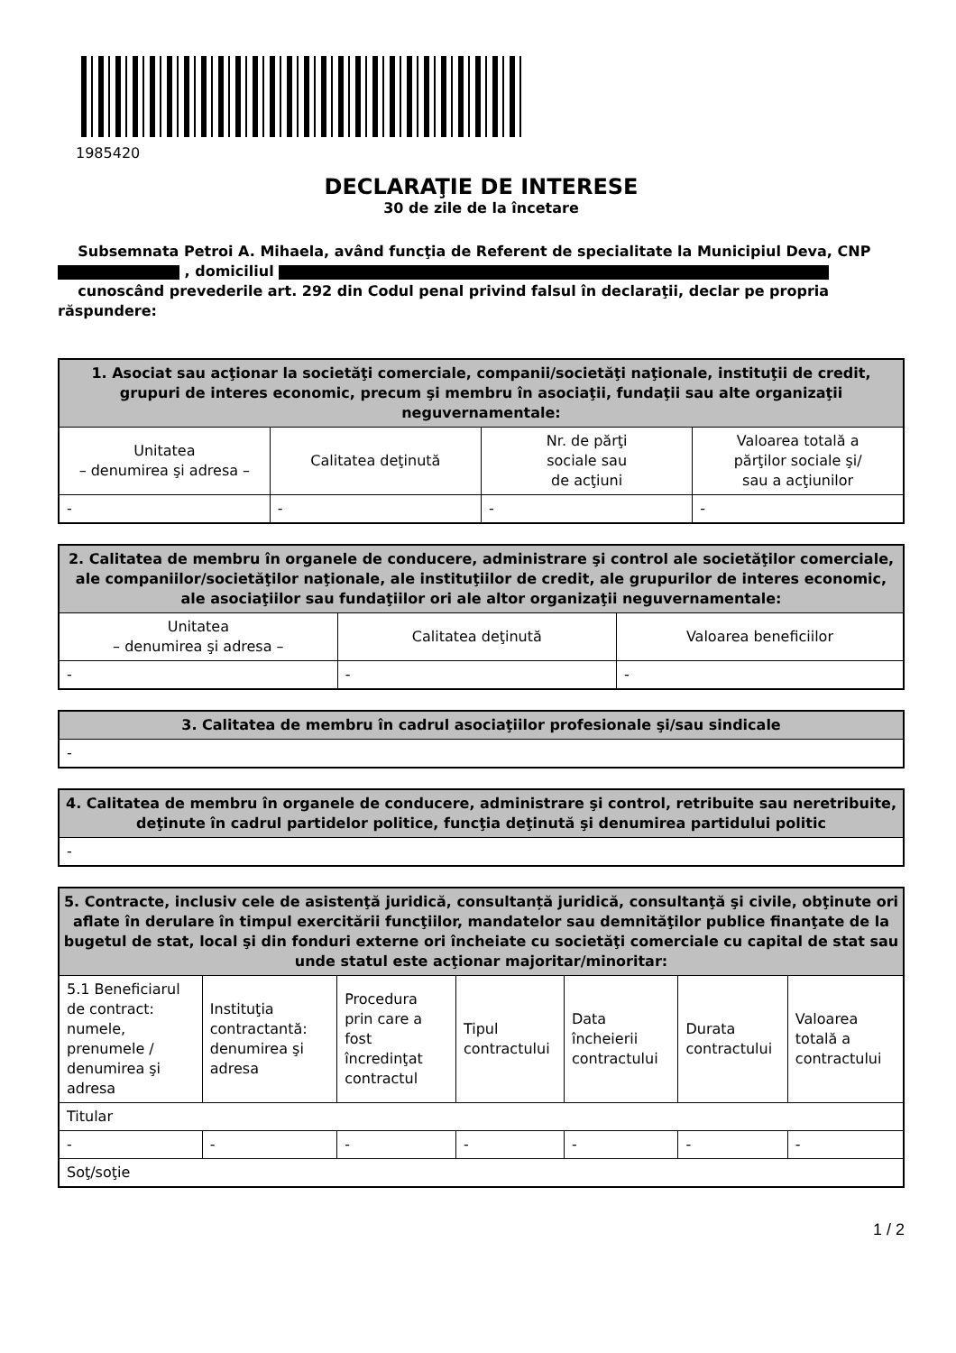1985420
DECLARAŢIE DE INTERESE
30 de zile de la încetare
Subsemnata Petroi A. Mihaela, având funcţia de Referent de specialitate la Municipiul Deva, CNP
, domiciliul
cunoscând prevederile art. 292 din Codul penal privind falsul în declaraţii, declar pe propria răspundere:
| 1. Asociat sau acţionar la societăţi comerciale, companii/societăţi naţionale, instituţii de credit, grupuri de interes economic, precum şi membru în asociaţii, fundaţii sau alte organizaţii neguvernamentale: | | | |
| --- | --- | --- | --- |
| Unitatea – denumirea şi adresa – | Calitatea deţinută | Nr. de părţi sociale sau de acţiuni | Valoarea totală a părţilor sociale şi/ sau a acţiunilor |
| - | - | - | - |
| 2. Calitatea de membru în organele de conducere, administrare şi control ale societăţilor comerciale, ale companiilor/societăţilor naţionale, ale instituţiilor de credit, ale grupurilor de interes economic, ale asociaţiilor sau fundaţiilor ori ale altor organizaţii neguvernamentale: | | |
| --- | --- | --- |
| Unitatea – denumirea şi adresa – | Calitatea deţinută | Valoarea beneficiilor |
| - | - | - |
| 3. Calitatea de membru în cadrul asociaţiilor profesionale şi/sau sindicale |
| --- |
| - |
| 4. Calitatea de membru în organele de conducere, administrare şi control, retribuite sau neretribuite, deţinute în cadrul partidelor politice, funcţia deţinută şi denumirea partidului politic |
| --- |
| - |
| 5. Contracte, inclusiv cele de asistenţă juridică, consultanță juridică, consultanţă şi civile, obţinute ori aflate în derulare în timpul exercitării funcţiilor, mandatelor sau demnităţilor publice finanţate de la bugetul de stat, local şi din fonduri externe ori încheiate cu societăţi comerciale cu capital de stat sau unde statul este acţionar majoritar/minoritar: | | | | | | |
| --- | --- | --- | --- | --- | --- | --- |
| 5.1 Beneficiarul de contract: numele, prenumele / denumirea şi adresa | Instituţia contractantă: denumirea şi adresa | Procedura prin care a fost încredinţat contractul | Tipul contractului | Data încheierii contractului | Durata contractului | Valoarea totală a contractului |
| Titular | | | | | | |
| - | - | - | - | - | - | - |
| Soţ/soţie | | | | | | |
1 / 2